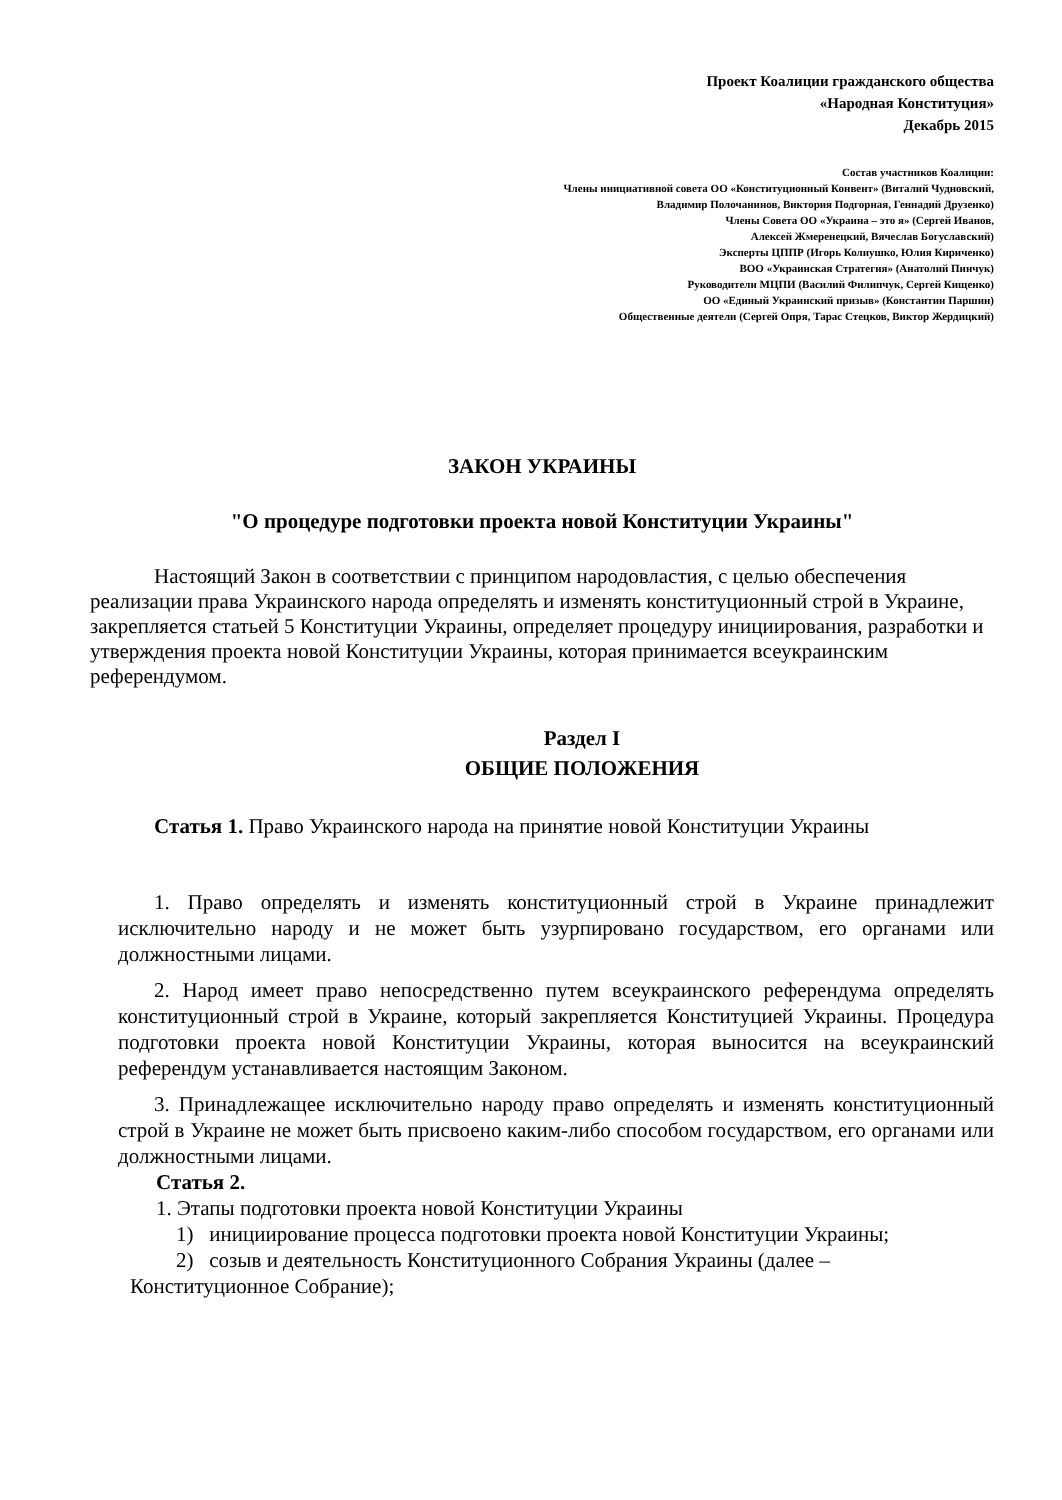Проект Коалиции гражданского общества
«Народная Конституция»
Декабрь 2015
Состав участников Коалиции:
Члены инициативной совета ОО «Конституционный Конвент» (Виталий Чудновский,
Владимир Полочанинов, Виктория Подгорная, Геннадий Друзенко)
Члены Совета ОО «Украина – это я» (Сергей Иванов,
Алексей Жмеренецкий, Вячеслав Богуславский)
Эксперты ЦППР (Игорь Колиушко, Юлия Кириченко)
ВОО «Украинская Стратегия» (Анатолий Пинчук)
Руководители МЦПИ (Василий Филипчук, Сергей Кищенко)
ОО «Единый Украинский призыв» (Константин Паршин)
Общественные деятели (Сергей Опря, Тарас Стецков, Виктор Жердицкий)
ЗАКОН УКРАИНЫ
"О процедуре подготовки проекта новой Конституции Украины"
Настоящий Закон в соответствии с принципом народовластия, с целью обеспечения реализации права Украинского народа определять и изменять конституционный строй в Украине, закрепляется статьей 5 Конституции Украины, определяет процедуру инициирования, разработки и утверждения проекта новой Конституции Украины, которая принимается всеукраинским референдумом.
Раздел I
ОБЩИЕ ПОЛОЖЕНИЯ
Статья 1. Право Украинского народа на принятие новой Конституции Украины
1. Право определять и изменять конституционный строй в Украине принадлежит исключительно народу и не может быть узурпировано государством, его органами или должностными лицами.
2. Народ имеет право непосредственно путем всеукраинского референдума определять конституционный строй в Украине, который закрепляется Конституцией Украины. Процедура подготовки проекта новой Конституции Украины, которая выносится на всеукраинский референдум устанавливается настоящим Законом.
3. Принадлежащее исключительно народу право определять и изменять конституционный строй в Украине не может быть присвоено каким-либо способом государством, его органами или должностными лицами.
Статья 2.
1. Этапы подготовки проекта новой Конституции Украины
1) инициирование процесса подготовки проекта новой Конституции Украины;
2) созыв и деятельность Конституционного Собрания Украины (далее – Конституционное Собрание);